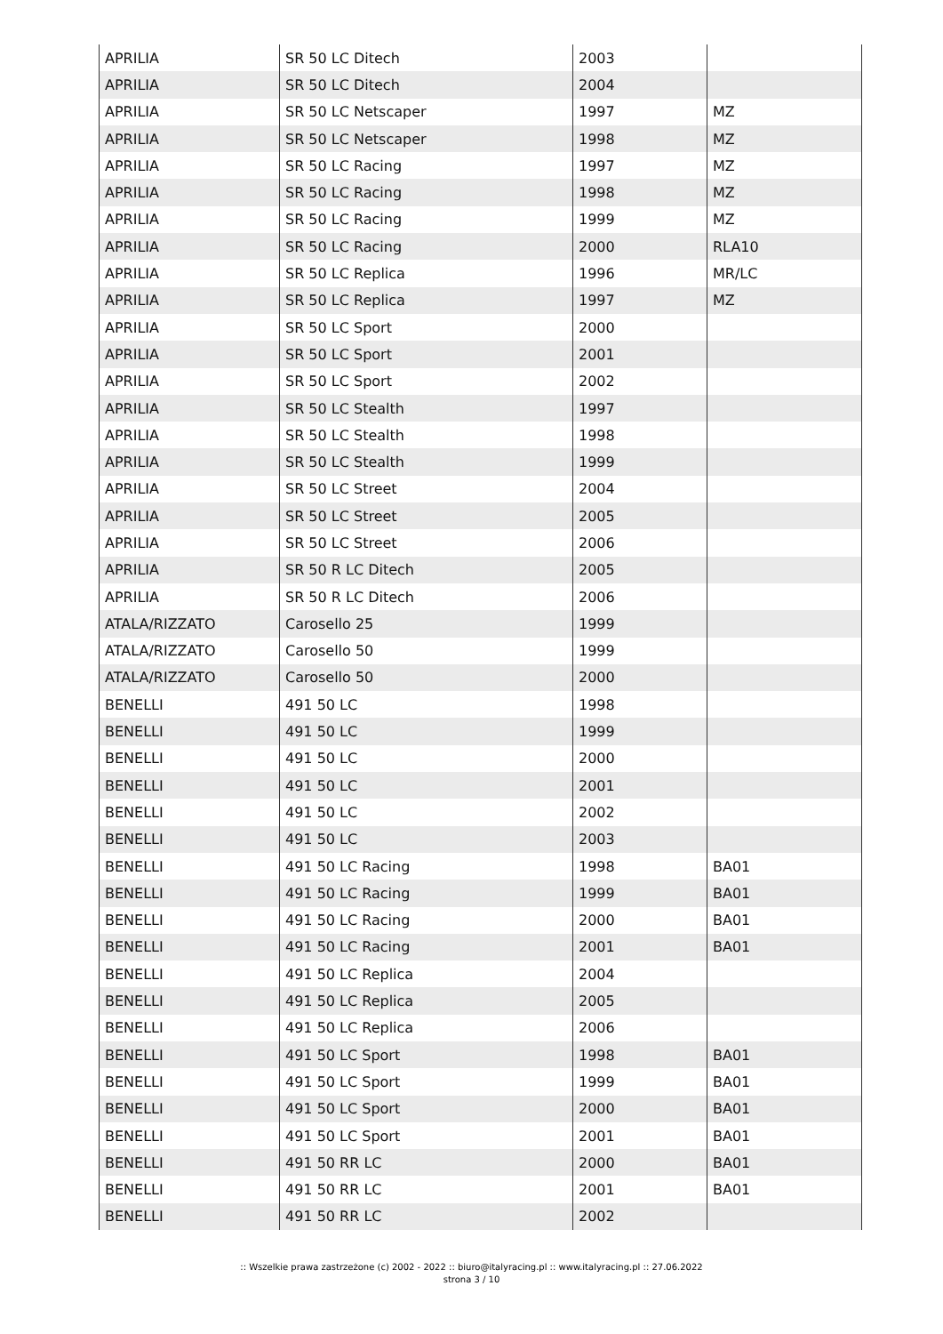| APRILIA | SR 50 LC Ditech | 2003 | |
| APRILIA | SR 50 LC Ditech | 2004 | |
| APRILIA | SR 50 LC Netscaper | 1997 | MZ |
| APRILIA | SR 50 LC Netscaper | 1998 | MZ |
| APRILIA | SR 50 LC Racing | 1997 | MZ |
| APRILIA | SR 50 LC Racing | 1998 | MZ |
| APRILIA | SR 50 LC Racing | 1999 | MZ |
| APRILIA | SR 50 LC Racing | 2000 | RLA10 |
| APRILIA | SR 50 LC Replica | 1996 | MR/LC |
| APRILIA | SR 50 LC Replica | 1997 | MZ |
| APRILIA | SR 50 LC Sport | 2000 | |
| APRILIA | SR 50 LC Sport | 2001 | |
| APRILIA | SR 50 LC Sport | 2002 | |
| APRILIA | SR 50 LC Stealth | 1997 | |
| APRILIA | SR 50 LC Stealth | 1998 | |
| APRILIA | SR 50 LC Stealth | 1999 | |
| APRILIA | SR 50 LC Street | 2004 | |
| APRILIA | SR 50 LC Street | 2005 | |
| APRILIA | SR 50 LC Street | 2006 | |
| APRILIA | SR 50 R LC Ditech | 2005 | |
| APRILIA | SR 50 R LC Ditech | 2006 | |
| ATALA/RIZZATO | Carosello 25 | 1999 | |
| ATALA/RIZZATO | Carosello 50 | 1999 | |
| ATALA/RIZZATO | Carosello 50 | 2000 | |
| BENELLI | 491 50 LC | 1998 | |
| BENELLI | 491 50 LC | 1999 | |
| BENELLI | 491 50 LC | 2000 | |
| BENELLI | 491 50 LC | 2001 | |
| BENELLI | 491 50 LC | 2002 | |
| BENELLI | 491 50 LC | 2003 | |
| BENELLI | 491 50 LC Racing | 1998 | BA01 |
| BENELLI | 491 50 LC Racing | 1999 | BA01 |
| BENELLI | 491 50 LC Racing | 2000 | BA01 |
| BENELLI | 491 50 LC Racing | 2001 | BA01 |
| BENELLI | 491 50 LC Replica | 2004 | |
| BENELLI | 491 50 LC Replica | 2005 | |
| BENELLI | 491 50 LC Replica | 2006 | |
| BENELLI | 491 50 LC Sport | 1998 | BA01 |
| BENELLI | 491 50 LC Sport | 1999 | BA01 |
| BENELLI | 491 50 LC Sport | 2000 | BA01 |
| BENELLI | 491 50 LC Sport | 2001 | BA01 |
| BENELLI | 491 50 RR LC | 2000 | BA01 |
| BENELLI | 491 50 RR LC | 2001 | BA01 |
| BENELLI | 491 50 RR LC | 2002 | |
:: Wszelkie prawa zastrzeżone (c) 2002 - 2022 :: biuro@italyracing.pl :: www.italyracing.pl :: 27.06.2022
strona 3 / 10